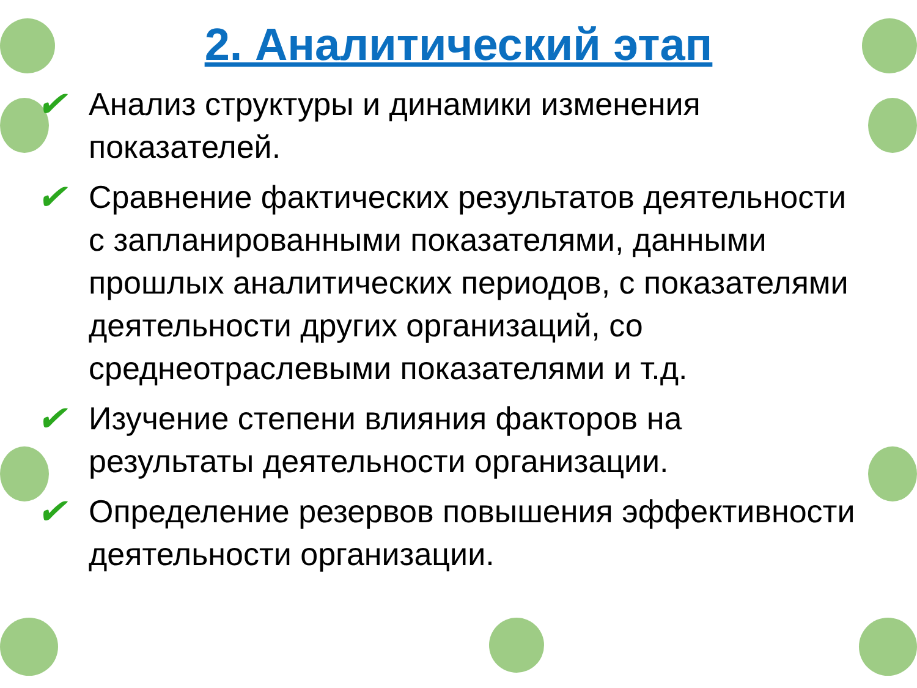2. Аналитический этап
✔ Анализ структуры и динамики изменения показателей.
✔ Сравнение фактических результатов деятельности с запланированными показателями, данными прошлых аналитических периодов, с показателями деятельности других организаций, со среднеотраслевыми показателями и т.д.
✔ Изучение степени влияния факторов на результаты деятельности организации.
✔ Определение резервов повышения эффективности деятельности организации.